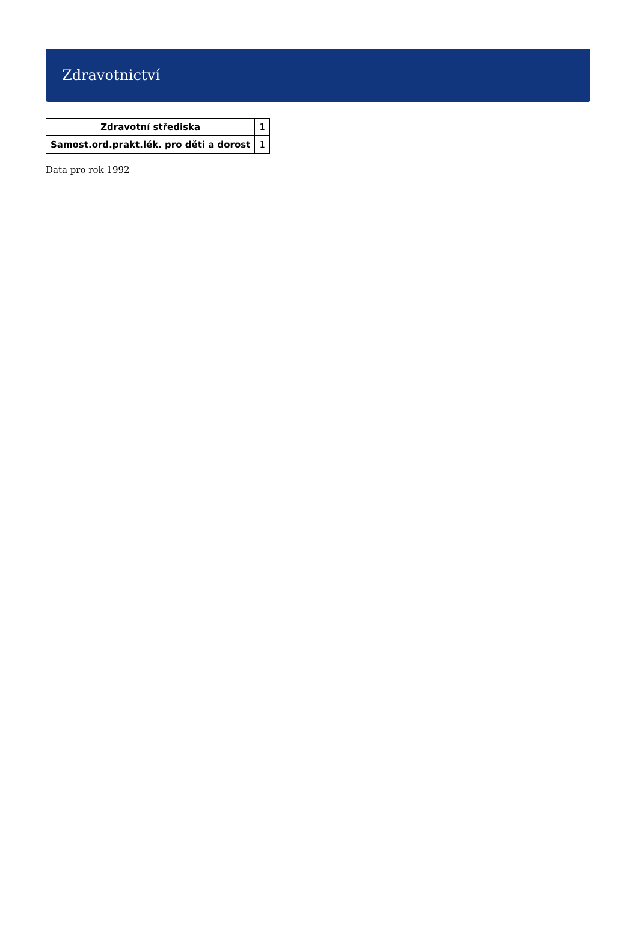Zdravotnictví
| Zdravotní střediska | 1 |
| Samost.ord.prakt.lék. pro děti a dorost | 1 |
Data pro rok 1992